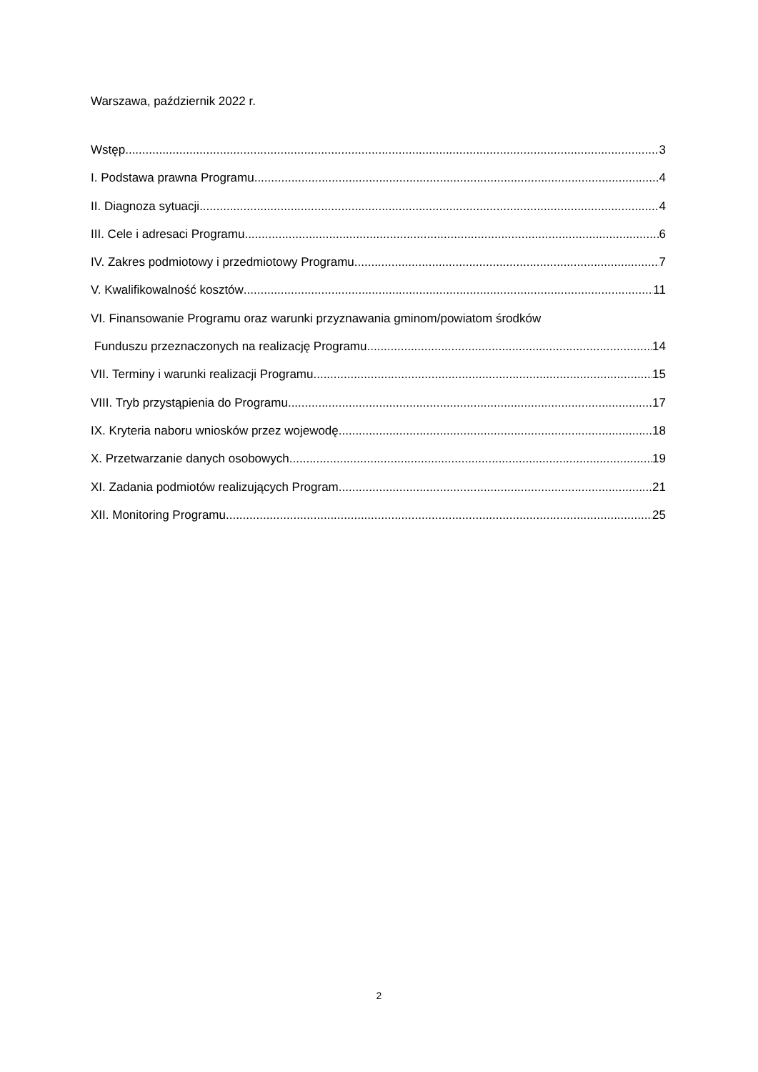Warszawa, październik 2022 r.
Wstęp 3
I. Podstawa prawna Programu 4
II. Diagnoza sytuacji 4
III. Cele i adresaci Programu 6
IV. Zakres podmiotowy i przedmiotowy Programu 7
V. Kwalifikowalność kosztów 11
VI. Finansowanie Programu oraz warunki przyznawania gminom/powiatom środków
Funduszu przeznaczonych na realizację Programu 14
VII. Terminy i warunki realizacji Programu 15
VIII. Tryb przystąpienia do Programu 17
IX. Kryteria naboru wniosków przez wojewodę 18
X. Przetwarzanie danych osobowych 19
XI. Zadania podmiotów realizujących Program 21
XII. Monitoring Programu 25
2